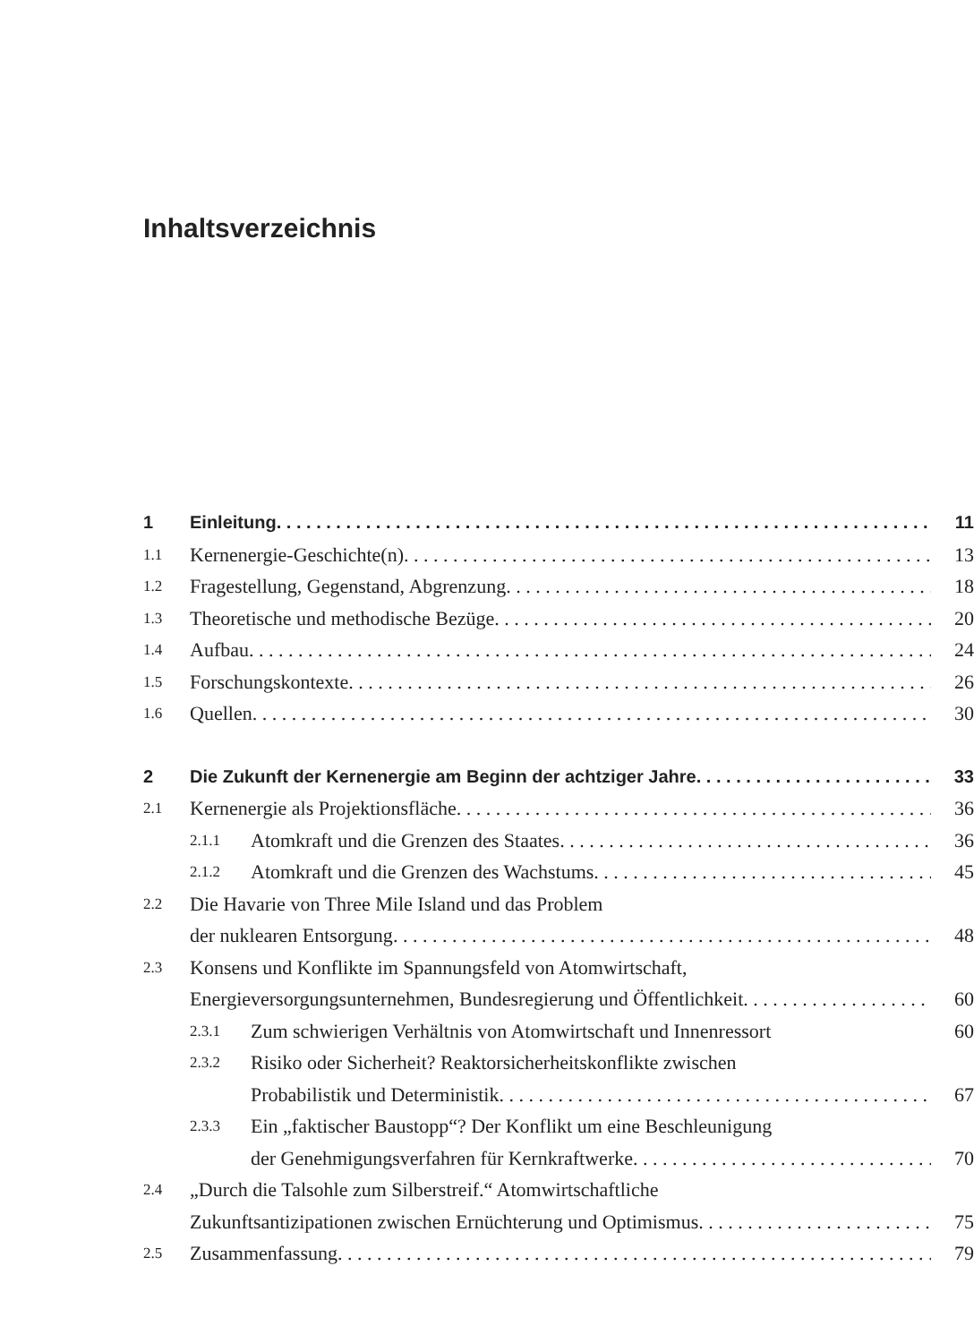Inhaltsverzeichnis
1 Einleitung 11
1.1 Kernenergie-Geschichte(n) 13
1.2 Fragestellung, Gegenstand, Abgrenzung 18
1.3 Theoretische und methodische Bezüge 20
1.4 Aufbau 24
1.5 Forschungskontexte 26
1.6 Quellen 30
2 Die Zukunft der Kernenergie am Beginn der achtziger Jahre 33
2.1 Kernenergie als Projektionsfläche 36
2.1.1 Atomkraft und die Grenzen des Staates 36
2.1.2 Atomkraft und die Grenzen des Wachstums 45
2.2 Die Havarie von Three Mile Island und das Problem
der nuklearen Entsorgung 48
2.3 Konsens und Konflikte im Spannungsfeld von Atomwirtschaft,
Energieversorgungsunternehmen, Bundesregierung und Öffentlichkeit 60
2.3.1 Zum schwierigen Verhältnis von Atomwirtschaft und Innenressort 60
2.3.2 Risiko oder Sicherheit? Reaktorsicherheitskonflikte zwischen
Probabilistik und Deterministik 67
2.3.3 Ein „faktischer Baustopp“? Der Konflikt um eine Beschleunigung
der Genehmigungsverfahren für Kernkraftwerke 70
2.4 „Durch die Talsohle zum Silberstreif.“ Atomwirtschaftliche
Zukunftsantizipationen zwischen Ernüchterung und Optimismus 75
2.5 Zusammenfassung 79